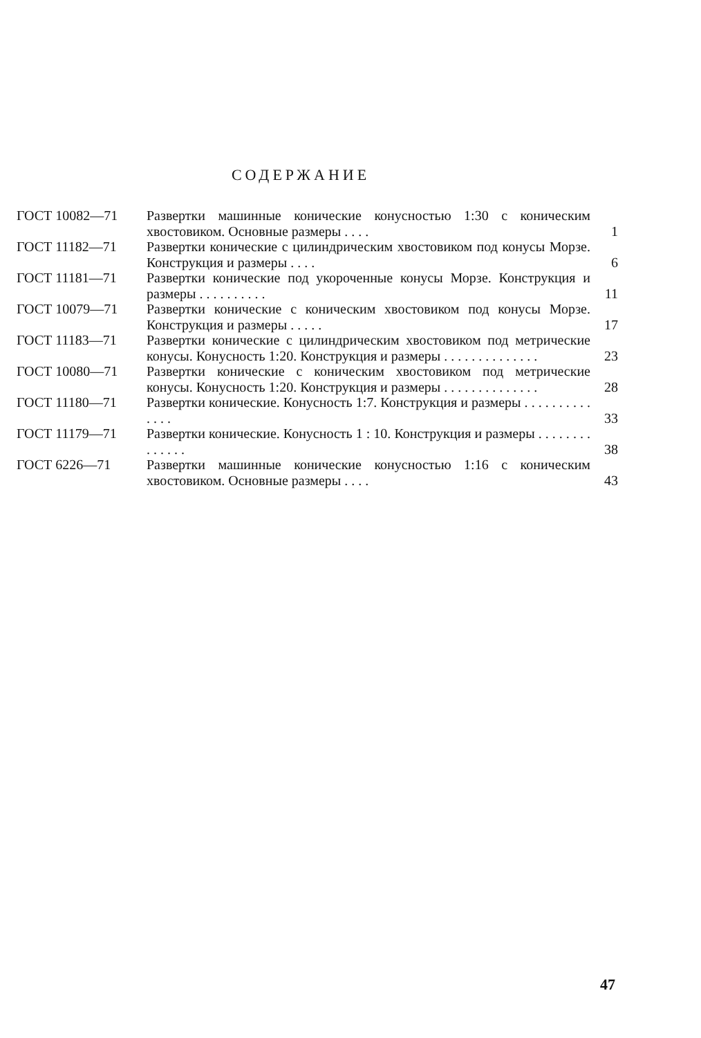СОДЕРЖАНИЕ
| ГОСТ 10082—71 | Развертки машинные конические конусностью 1:30 с коническим хвостовиком. Основные размеры . . . . | 1 |
| ГОСТ 11182—71 | Развертки конические с цилиндрическим хвостовиком под конусы Морзе. Конструкция и размеры . . . . | 6 |
| ГОСТ 11181—71 | Развертки конические под укороченные конусы Морзе. Конструкция и размеры . . . . . . . . . . | 11 |
| ГОСТ 10079—71 | Развертки конические с коническим хвостовиком под конусы Морзе. Конструкция и размеры . . . . . | 17 |
| ГОСТ 11183—71 | Развертки конические с цилиндрическим хвостовиком под метрические конусы. Конусность 1:20. Конструкция и размеры . . . . . . . . . . . . . . | 23 |
| ГОСТ 10080—71 | Развертки конические с коническим хвостовиком под метрические конусы. Конусность 1:20. Конструкция и размеры . . . . . . . . . . . . . . | 28 |
| ГОСТ 11180—71 | Развертки конические. Конусность 1:7. Конструкция и размеры . . . . . . . . . . . . . . | 33 |
| ГОСТ 11179—71 | Развертки конические. Конусность 1 : 10. Конструкция и размеры . . . . . . . . . . . . . . | 38 |
| ГОСТ 6226—71 | Развертки машинные конические конусностью 1:16 с коническим хвостовиком. Основные размеры . . . . | 43 |
47